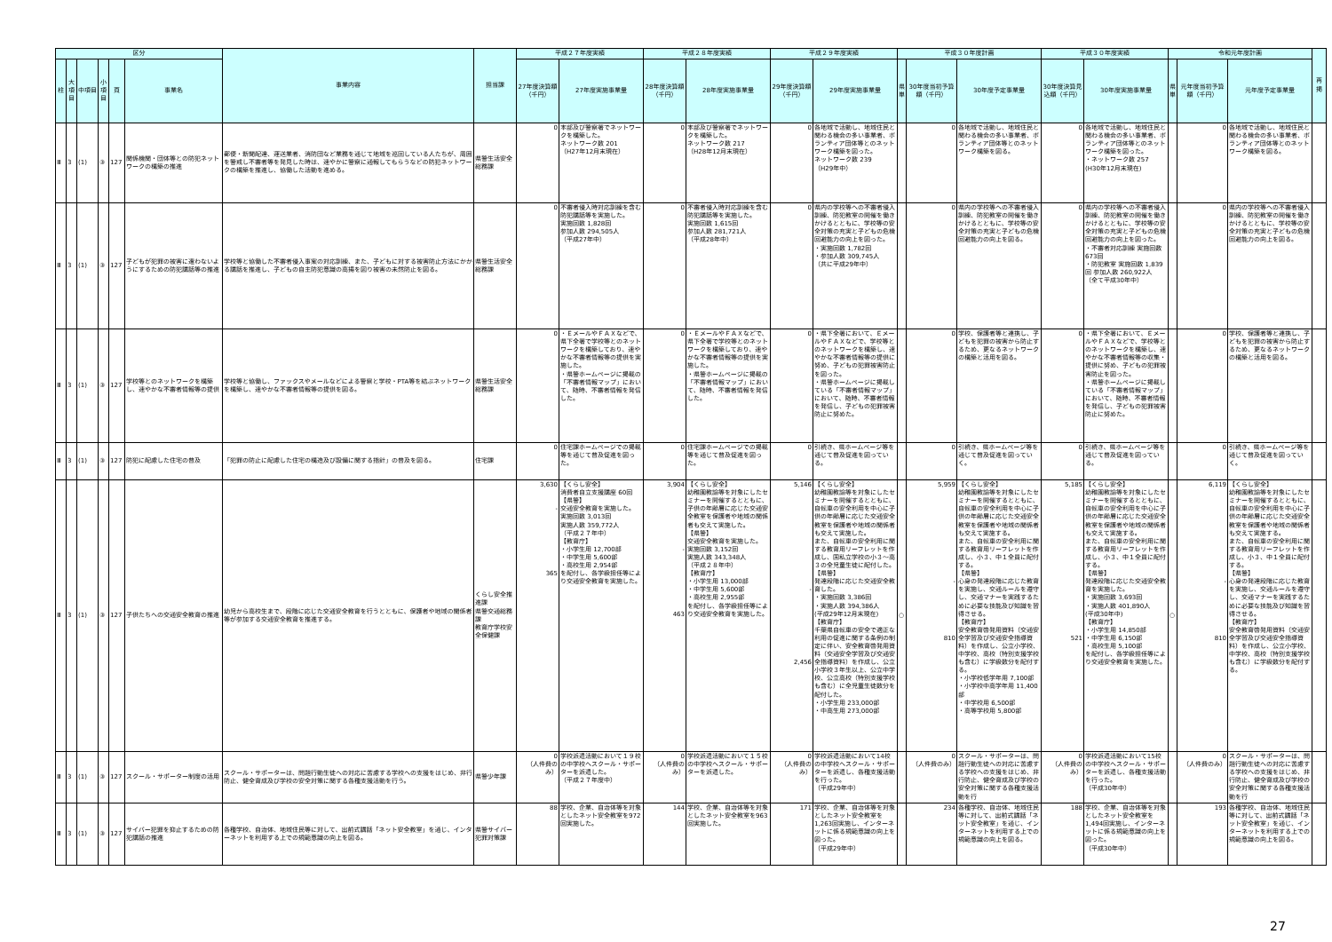| 区分 | | | | | | 事業内容 | 担当課 | 平成２７年度実績 | | 平成２８年度実績 | | 平成２９年度実績 | | 平成３０年度計画 | | | 平成３０年度実績 | | 令和元年度計画 | | | 再掲 |
| --- | --- | --- | --- | --- | --- | --- | --- | --- | --- | --- | --- | --- | --- | --- | --- | --- | --- | --- | --- | --- | --- | --- |
| 柱 | 大項目 | 中項目 | 小項目 | 頁 | 事業名 | | | 27年度決算額（千円） | 27年度実施事業量 | 28年度決算額（千円） | 28年度実施事業量 | 29年度決算額（千円） | 29年度実施事業量 | 県単 | 30年度当初予算額（千円） | 30年度予定事業量 | 30年度決算見込額（千円） | 30年度実施事業量 | 県単 | 元年度当初予算額（千円） | 元年度予定事業量 | |
| Ⅲ | 3 | (1) | ③ | 127 | 関係機関・団体等との防犯ネットワークの構築の推進 | 郵便・新聞配達、運送業者、消防団など業務を通じて地域を巡回している人たちが、周囲を警戒し不審者等を発見した時は、速やかに警察に通報してもらうなどの防犯ネットワークの構築を推進し、協働した活動を進める。 | 県警生活安全総務課 | 0 | 本部及び警察署でネットワークを構築した。 ネットワーク数 201 （H27年12月末現在） | 0 | 本部及び警察署でネットワークを構築した。 ネットワーク数 217 （H28年12月末現在） | 0 | 各地域で活動し、地域住民と関わる機会の多い事業者、ボランティア団体等とのネットワーク構築を図った。 ネットワーク数 239 （H29年中） | | 0 | 各地域で活動し、地域住民と関わる機会の多い事業者、ボランティア団体等とのネットワーク構築を図る。 | 0 | 各地域で活動し、地域住民と関わる機会の多い事業者、ボランティア団体等とのネットワーク構築を図った。 ・ネットワーク数 257 (H30年12月末現在) | | 0 | 各地域で活動し、地域住民と関わる機会の多い事業者、ボランティア団体等とのネットワーク構築を図る。 | |
| Ⅲ | 3 | (1) | ③ | 127 | 子どもが犯罪の被害に遭わないようにするための防犯講話等の推進 | 学校等と協働した不審者侵入事案の対応訓練、また、子どもに対する被害防止方法にかかる講話を推進し、子どもの自主防犯意識の高揚を図り被害の未然防止を図る。 | 県警生活安全総務課 | 0 | 不審者侵入時対応訓練を含む防犯講話等を実施した。 実施回数 1,828回 参加人数 294,505人 （平成27年中） | 0 | 不審者侵入時対応訓練を含む防犯講話等を実施した。 実施回数 1,615回 参加人数 281,721人 （平成28年中） | 0 | 県内の学校等への不審者侵入訓練、防犯教室の開催を働きかけるとともに、学校等の安全対策の充実と子どもの危機回避能力の向上を図った。 ・実施回数 1,782回 ・参加人数 309,745人 （共に平成29年中） | | 0 | 県内の学校等への不審者侵入訓練、防犯教室の開催を働きかけるとともに、学校等の安全対策の充実と子どもの危機回避能力の向上を図る。 | 0 | 県内の学校等への不審者侵入訓練、防犯教室の開催を働きかけるとともに、学校等の安全対策の充実と子どもの危機回避能力の向上を図った。 ・不審者対応訓練 実施回数 673回 ・防犯教室 実施回数 1,839回 参加人数 260,922人 （全て平成30年中） | | 0 | 県内の学校等への不審者侵入訓練、防犯教室の開催を働きかけるとともに、学校等の安全対策の充実と子どもの危機回避能力の向上を図る。 | |
| Ⅲ | 3 | (1) | ③ | 127 | 学校等とのネットワークを構築し、速やかな不審者情報等の提供 | 学校等と協働し、ファックスやメールなどによる警察と学校・PTA等を結ぶネットワークを構築し、速やかな不審者情報等の提供を図る。 | 県警生活安全総務課 | 0 | ・ＥメールやＦＡＸなどで、県下全署で学校等とのネットワークを構築しており、速やかな不審者情報等の提供を実施した。 ・県警ホームページに掲載の「不審者情報マップ」において、随時、不審者情報を発信した。 | 0 | ・ＥメールやＦＡＸなどで、県下全署で学校等とのネットワークを構築しており、速やかな不審者情報等の提供を実施した。 ・県警ホームページに掲載の「不審者情報マップ」において、随時、不審者情報を発信した。 | 0 | ・県下全署において、ＥメールやＦＡＸなどで、学校等とのネットワークを構築し、速やかな不審者情報等の提供に努め、子どもの犯罪被害防止を図った。 ・県警ホームページに掲載している「不審者情報マップ」において、随時、不審者情報を発信し、子どもの犯罪被害防止に努めた。 | | 0 | 学校、保護者等と連携し、子どもを犯罪の被害から防止するため、更なるネットワークの構築と活用を図る。 | 0 | ・県下全署において、ＥメールやＦＡＸなどで、学校等とのネットワークを構築し、速やかな不審者情報等の収集・提供に努め、子どもの犯罪被害防止を図った。 ・県警ホームページに掲載している「不審者情報マップ」において、随時、不審者情報を発信し、子どもの犯罪被害防止に努めた。 | | 0 | 学校、保護者等と連携し、子どもを犯罪の被害から防止するため、更なるネットワークの構築と活用を図る。 | |
| Ⅲ | 3 | (1) | ③ | 127 | 防犯に配慮した住宅の普及 | 「犯罪の防止に配慮した住宅の構造及び設備に関する指針」の普及を図る。 | 住宅課 | 0 | 住宅課ホームページでの掲載等を通じて普及促進を図った。 | 0 | 住宅課ホームページでの掲載等を通じて普及促進を図った。 | 0 | 引続き、県ホームページ等を通じて普及促進を図っている。 | | 0 | 引続き、県ホームページ等を通じて普及促進を図っていく。 | 0 | 引続き、県ホームページ等を通じて普及促進を図っている。 | | 0 | 引続き、県ホームページ等を通じて普及促進を図っていく。 | |
| Ⅲ | 3 | (1) | ③ | 127 | 子供たちへの交通安全教育の推進 | 幼児から高校生まで、段階に応じた交通安全教育を行うとともに、保護者や地域の関係者等が参加する交通安全教育を推進する。 | くらし安全推進課 県警交通総務課 教育庁学校安全保健課 | 3,630 - 365 | 【くらし安全】 消費者自立支援講座 60回 【県警】 交通安全教育を実施した。 実施回数 3,013回 実施人数 359,772人 （平成２７年中） 【教育庁】 ・小学生用 12,700部 ・中学生用 5,600部 ・高校生用 2,954部 を配付し、各学級担任等により交通安全教育を実施した。 | 3,904 - 463 | 【くらし安全】 幼稚園教諭等を対象にしたセミナーを開催するとともに、子供の年齢層に応じた交通安全教室を保護者や地域の関係者も交えて実施した。 【県警】 交通安全教育を実施した。 実施回数 3,152回 実施人数 343,348人 （平成２８年中） 【教育庁】 ・小学生用 13,000部 ・中学生用 5,600部 ・高校生用 2,955部 を配付し、各学級担任等により交通安全教育を実施した。 | 5,146 - 2,456 | 【くらし安全】 幼稚園教諭等を対象にしたセミナーを開催するとともに、自転車の安全利用を中心に子供の年齢層に応じた交通安全教室を保護者や地域の関係者も交えて実施した。 また、自転車の安全利用に関する教育用リーフレットを作成し、国私立学校の小３～高３の全児童生徒に配付した。 【県警】 発達段階に応じた交通安全教育した。 ・実施回数 3,386回 ・実施人数 394,386人 (平成29年12月末現在) 【教育庁】 千葉県自転車の安全で適正な利用の促進に関する条例の制定に伴い、安全教育啓発用資料（交通安全学習及び交通安全指導資料）を作成し、公立小学校３年生以上、公立中学校、公立高校（特別支援学校も含む）に全児童生徒数分を配付した。 ・小学生用 233,000部 ・中高生用 273,000部 | ○ | 5,959 - 810 | 【くらし安全】 幼稚園教諭等を対象にしたセミナーを開催するとともに、自転車の安全利用を中心に子供の年齢層に応じた交通安全教室を保護者や地域の関係者も交えて実施する。 また、自転車の安全利用に関する教育用リーフレットを作成し、小３、中１全員に配付する。 【県警】 心身の発達段階に応じた教育を実施し、交通ルールを遵守し、交通マナーを実践するために必要な技能及び知識を習得させる。 【教育庁】 安全教育啓発用資料（交通安全学習及び交通安全指導資料）を作成し、公立小学校、中学校、高校（特別支援学校も含む）に学級数分を配付する。 ・小学校低学年用 7,100部 ・小学校中高学年用 11,400部 ・中学校用 6,500部 ・高等学校用 5,800部 | 5,185 521 | 【くらし安全】 幼稚園教諭等を対象にしたセミナーを開催するとともに、自転車の安全利用を中心に子供の年齢層に応じた交通安全教室を保護者や地域の関係者も交えて実施する。 また、自転車の安全利用に関する教育用リーフレットを作成し、小３、中１全員に配付する。 【県警】 発達段階に応じた交通安全教育を実施した。 ・実施回数 3,693回 ・実施人数 401,890人 (平成30年中) 【教育庁】 ・小学生用 14,850部 ・中学生用 6,150部 ・高校生用 5,100部 を配付し、各学級担任等により交通安全教育を実施した。 | ○ | 6,119 - 810 | 【くらし安全】 幼稚園教諭等を対象にしたセミナーを開催するとともに、自転車の安全利用を中心に子供の年齢層に応じた交通安全教室を保護者や地域の関係者も交えて実施する。 また、自転車の安全利用に関する教育用リーフレットを作成し、小３、中１全員に配付する。 【県警】 心身の発達段階に応じた教育を実施し、交通ルールを遵守し、交通マナーを実践するために必要な技能及び知識を習得させる。 【教育庁】 安全教育啓発用資料（交通安全学習及び交通安全指導資料）を作成し、公立小学校、中学校、高校（特別支援学校も含む）に学級数分を配付する。 | |
| Ⅲ | 3 | (1) | ③ | 127 | スクール・サポーター制度の活用 | スクール・サポーターは、問題行動生徒への対応に苦慮する学校への支援をはじめ、非行防止、健全育成及び学校の安全対策に関する各種支援活動を行う。 | 県警少年課 | 0 （人件費のみ） | 学校派遣活動において１９校の中学校へスクール・サポーターを派遣した。 （平成２７年度中） | 0 （人件費のみ） | 学校派遣活動において１５校の中学校へスクール・サポーターを派遣した。 | 0 （人件費のみ） | 学校派遣活動において14校の中学校へスクール・サポーターを派遣し、各種支援活動を行った。 （平成29年中） | | 0 （人件費のみ） | スクール・サポーターは、問題行動生徒への対応に苦慮する学校への支援をはじめ、非行防止、健全育成及び学校の安全対策に関する各種支援活動を行 | 0 （人件費のみ） | 学校派遣活動において15校の中学校へスクール・サポーターを派遣し、各種支援活動を行った。 （平成30年中） | | 0 （人件費のみ） | スクール・サポーターは、問題行動生徒への対応に苦慮する学校への支援をはじめ、非行防止、健全育成及び学校の安全対策に関する各種支援活動を行 | |
| Ⅲ | 3 | (1) | ③ | 127 | サイバー犯罪を抑止するための防犯講話の推進 | 各種学校、自治体、地域住民等に対して、出前式講話「ネット安全教室」を通じ、インターネットを利用する上での規範意識の向上を図る。 | 県警サイバー犯罪対策課 | 88 | 学校、企業、自治体等を対象としたネット安全教室を972回実施した。 | 144 | 学校、企業、自治体等を対象としたネット安全教室を963回実施した。 | 171 | 学校、企業、自治体等を対象としたネット安全教室を1,263回実施し、インターネットに係る規範意識の向上を図った。 （平成29年中） | | 234 | 各種学校、自治体、地域住民等に対して、出前式講話「ネット安全教室」を通じ、インターネットを利用する上での規範意識の向上を図る。 | 188 | 学校、企業、自治体等を対象としたネット安全教室を1,494回実施し、インターネットに係る規範意識の向上を図った。 （平成30年中） | | 193 | 各種学校、自治体、地域住民等に対して、出前式講話「ネット安全教室」を通じ、インターネットを利用する上での規範意識の向上を図る。 | |
27